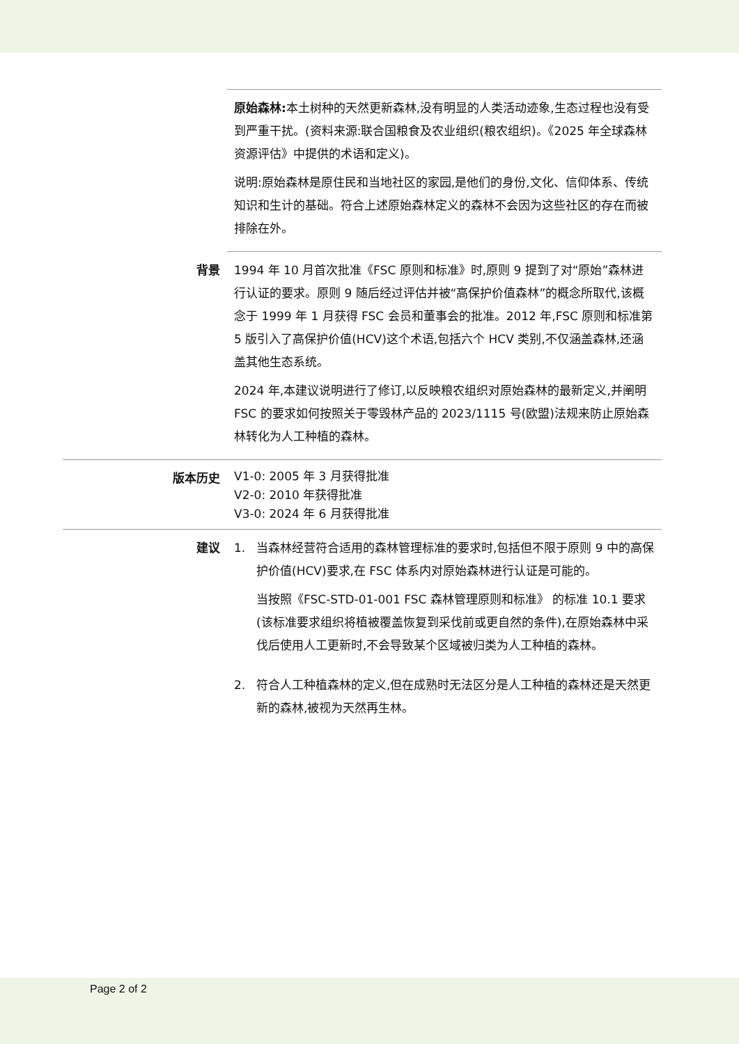| | 原始森林: 本土树种的天然更新森林,没有明显的人类活动迹象,生态过程也没有受到严重干扰。(资料来源:联合国粮食及农业组织(粮农组织)。《2025 年全球森林资源评估》中提供的术语和定义)。 说明:原始森林是原住民和当地社区的家园,是他们的身份,文化、信仰体系、传统知识和生计的基础。符合上述原始森林定义的森林不会因为这些社区的存在而被排除在外。 |
| 背景 | 1994 年 10 月首次批准《FSC 原则和标准》时,原则 9 提到了对“原始”森林进行认证的要求。原则 9 随后经过评估并被“高保护价值森林”的概念所取代,该概念于 1999 年 1 月获得 FSC 会员和董事会的批准。2012 年,FSC 原则和标准第 5 版引入了高保护价值(HCV)这个术语,包括六个 HCV 类别,不仅涵盖森林,还涵盖其他生态系统。 2024 年,本建议说明进行了修订,以反映粮农组织对原始森林的最新定义,并阐明 FSC 的要求如何按照关于零毁林产品的 2023/1115 号(欧盟)法规来防止原始森林转化为人工种植的森林。 |
| 版本历史 | V1-0: 2005 年 3 月获得批准 V2-0: 2010 年获得批准 V3-0: 2024 年 6 月获得批准 |
| 建议 | 1. 当森林经营符合适用的森林管理标准的要求时,包括但不限于原则 9 中的高保护价值(HCV)要求,在 FSC 体系内对原始森林进行认证是可能的。 当按照《FSC-STD-01-001 FSC 森林管理原则和标准》 的标准 10.1 要求(该标准要求组织将植被覆盖恢复到采伐前或更自然的条件),在原始森林中采伐后使用人工更新时,不会导致某个区域被归类为人工种植的森林。 2. 符合人工种植森林的定义,但在成熟时无法区分是人工种植的森林还是天然更新的森林,被视为天然再生林。 |
Page 2 of 2